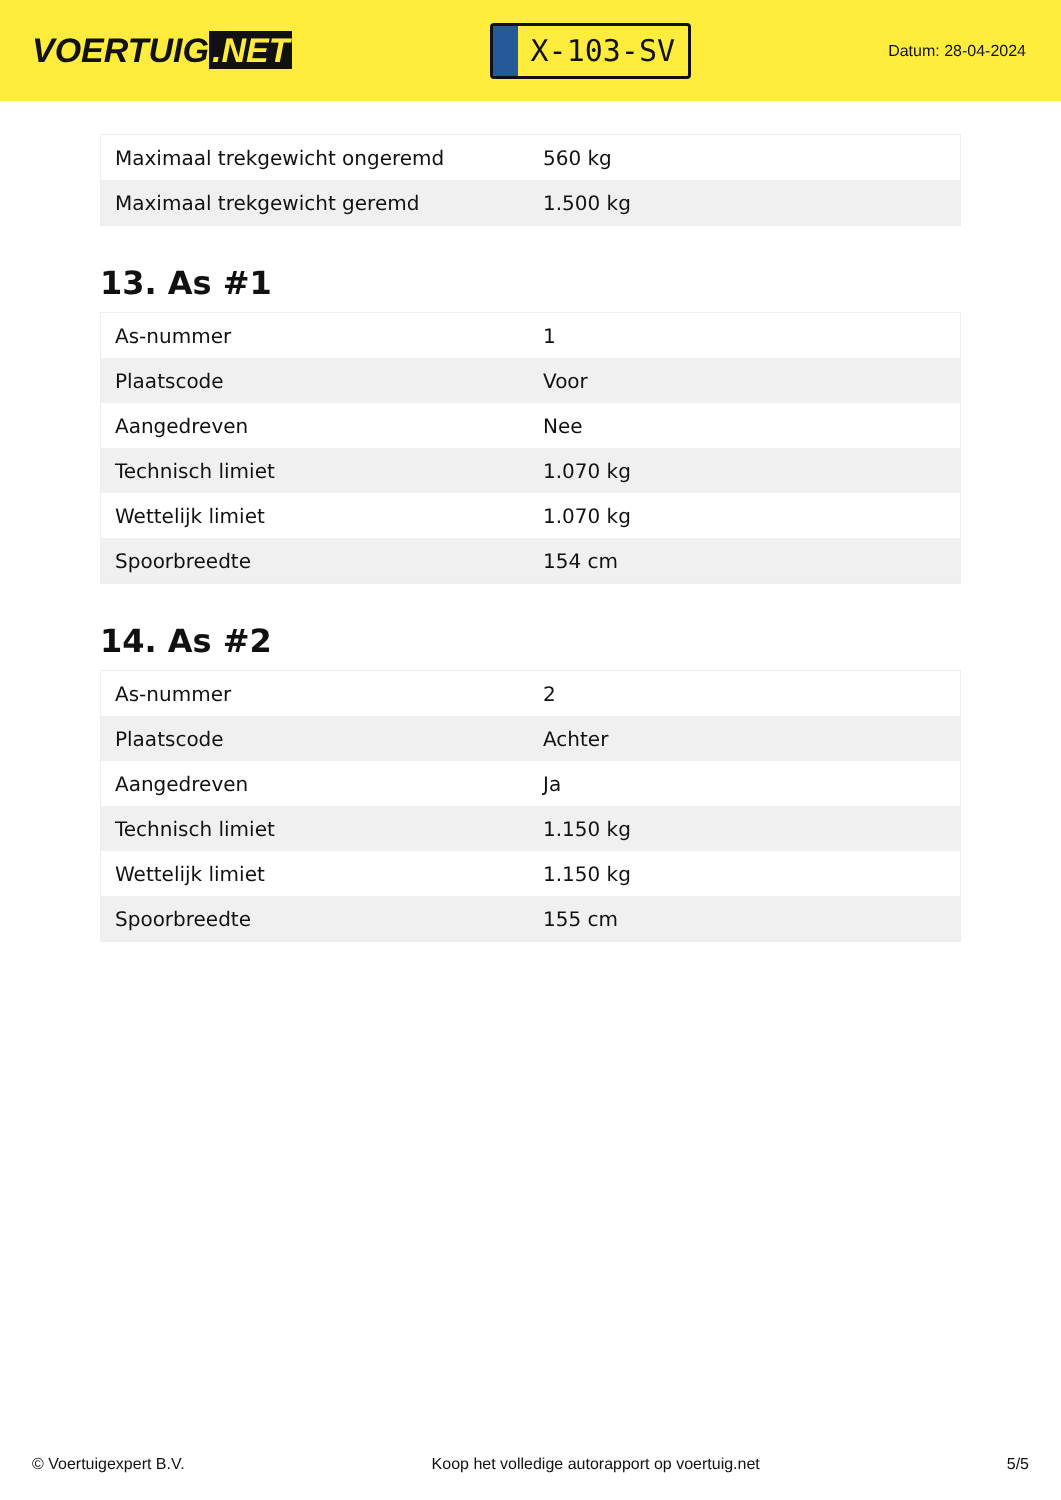VOERTUIG.NET
X-103-SV
Datum: 28-04-2024
| Maximaal trekgewicht ongeremd | 560 kg |
| Maximaal trekgewicht geremd | 1.500 kg |
13. As #1
| As-nummer | 1 |
| Plaatscode | Voor |
| Aangedreven | Nee |
| Technisch limiet | 1.070 kg |
| Wettelijk limiet | 1.070 kg |
| Spoorbreedte | 154 cm |
14. As #2
| As-nummer | 2 |
| Plaatscode | Achter |
| Aangedreven | Ja |
| Technisch limiet | 1.150 kg |
| Wettelijk limiet | 1.150 kg |
| Spoorbreedte | 155 cm |
© Voertuigexpert B.V. Koop het volledige autorapport op voertuig.net 5/5